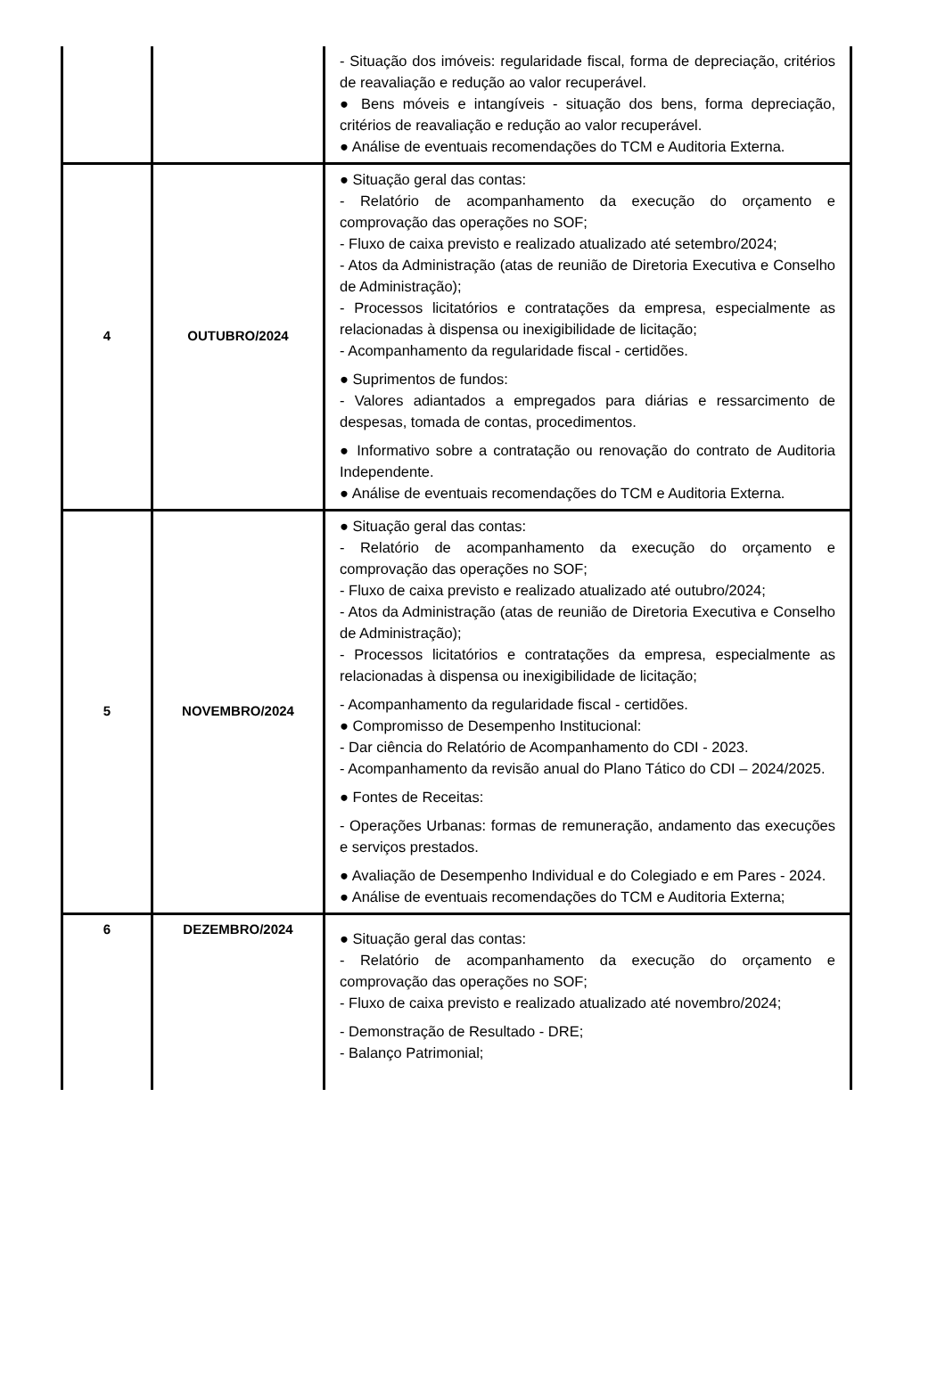| | | - Situação dos imóveis: regularidade fiscal, forma de depreciação, critérios de reavaliação e redução ao valor recuperável. ● Bens móveis e intangíveis - situação dos bens, forma depreciação, critérios de reavaliação e redução ao valor recuperável. ● Análise de eventuais recomendações do TCM e Auditoria Externa. |
| 4 | OUTUBRO/2024 | ● Situação geral das contas: - Relatório de acompanhamento da execução do orçamento e comprovação das operações no SOF; - Fluxo de caixa previsto e realizado atualizado até setembro/2024; - Atos da Administração (atas de reunião de Diretoria Executiva e Conselho de Administração); - Processos licitatórios e contratações da empresa, especialmente as relacionadas à dispensa ou inexigibilidade de licitação; - Acompanhamento da regularidade fiscal - certidões. ● Suprimentos de fundos: - Valores adiantados a empregados para diárias e ressarcimento de despesas, tomada de contas, procedimentos. ● Informativo sobre a contratação ou renovação do contrato de Auditoria Independente. ● Análise de eventuais recomendações do TCM e Auditoria Externa. |
| 5 | NOVEMBRO/2024 | ● Situação geral das contas: - Relatório de acompanhamento da execução do orçamento e comprovação das operações no SOF; - Fluxo de caixa previsto e realizado atualizado até outubro/2024; - Atos da Administração (atas de reunião de Diretoria Executiva e Conselho de Administração); - Processos licitatórios e contratações da empresa, especialmente as relacionadas à dispensa ou inexigibilidade de licitação; - Acompanhamento da regularidade fiscal - certidões. ● Compromisso de Desempenho Institucional: - Dar ciência do Relatório de Acompanhamento do CDI - 2023. - Acompanhamento da revisão anual do Plano Tático do CDI – 2024/2025. ● Fontes de Receitas: - Operações Urbanas: formas de remuneração, andamento das execuções e serviços prestados. ● Avaliação de Desempenho Individual e do Colegiado e em Pares - 2024. ● Análise de eventuais recomendações do TCM e Auditoria Externa; |
| 6 | DEZEMBRO/2024 | ● Situação geral das contas: - Relatório de acompanhamento da execução do orçamento e comprovação das operações no SOF; - Fluxo de caixa previsto e realizado atualizado até novembro/2024; - Demonstração de Resultado - DRE; - Balanço Patrimonial; |